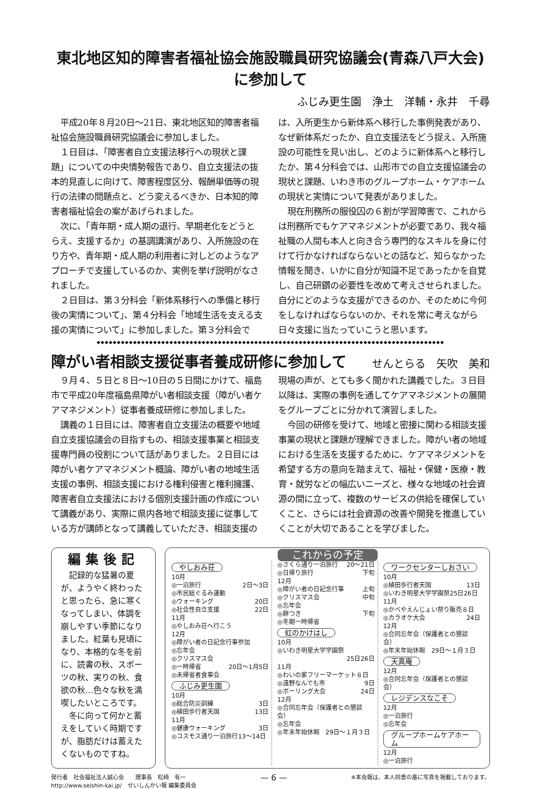東北地区知的障害者福祉協会施設職員研究協議会(青森八戸大会)に参加して
ふじみ更生園　浄土　洋輔・永井　千尋
平成20年８月20日～21日、東北地区知的障害者福祉協会施設職員研究協議会に参加しました。
１日目は、「障害者自立支援法移行への現状と課題」についての中央情勢報告であり、自立支援法の抜本的見直しに向けて、障害程度区分、報酬単価等の現行の法律の問題点と、どう変えるべきか、日本知的障害者福祉協会の案があげられました。
次に、「青年期・成人期の退行、早期老化をどうとらえ、支援するか」の基調講演があり、入所施設の在り方や、青年期・成人期の利用者に対しどのようなアプローチで支援しているのか、実例を挙げ説明がなされました。
２日目は、第３分科会「新体系移行への準備と移行後の実情について」、第４分科会「地域生活を支える支援の実情について」に参加しました。第３分科会では、入所更生から新体系へ移行した事例発表があり、なぜ新体系だったか、自立支援法をどう捉え、入所施設の可能性を見い出し、どのように新体系へと移行したか、第４分科会では、山形市での自立支援協議会の現状と課題、いわき市のグループホーム・ケアホームの現状と実情について発表がありました。
現在刑務所の服役囚の６割が学習障害で、これからは刑務所でもケアマネジメントが必要であり、我々福祉職の人間も本人と向き合う専門的なスキルを身に付けて行かなければならないとの話など、知らなかった情報を聞き、いかに自分が知識不足であったかを自覚し、自己研鑽の必要性を改めて考えさせられました。自分にどのような支援ができるのか、そのために今何をしなければならないのか、それを常に考えながら日々支援に当たっていこうと思います。
◆◆◆◆◆◆◆◆◆◆◆◆◆◆◆◆◆◆◆◆◆◆◆◆◆◆◆◆◆◆◆◆◆◆◆◆◆◆◆◆◆◆◆◆◆◆◆◆◆◆◆◆◆◆◆◆◆◆◆◆◆◆◆◆◆◆◆◆◆◆◆◆◆◆◆◆◆◆◆◆◆◆◆◆◆◆
障がい者相談支援従事者養成研修に参加して
せんとらる　矢吹　美和
９月４、５日と８日～10日の５日間にかけて、福島市で平成20年度福島県障がい者相談支援（障がい者ケアマネジメント）従事者養成研修に参加しました。
講義の１日目には、障害者自立支援法の概要や地域自立支援協議会の目指すもの、相談支援事業と相談支援専門員の役割について話がありました。２日目には障がい者ケアマネジメント概論、障がい者の地域生活支援の事例、相談支援における権利侵害と権利擁護、障害者自立支援法における個別支援計画の作成について講義があり、実際に県内各地で相談支援に従事している方が講師となって講義していただき、相談支援の現場の声が、とても多く聞かれた講義でした。３日目以降は、実際の事例を通してケアマネジメントの展開をグループごとに分かれて演習しました。
今回の研修を受けて、地域と密接に関わる相談支援事業の現状と課題が理解できました。障がい者の地域における生活を支援するために、ケアマネジメントを希望する方の意向を踏まえて、福祉・保健・医療・教育・就労などの幅広いニーズと、様々な地域の社会資源の間に立って、複数のサービスの供給を確保していくこと、さらには社会資源の改善や開発を推進していくことが大切であることを学びました。
編集後記
記録的な猛暑の夏が、ようやく終わったと思ったら、急に寒くなってしまい、体調を崩しやすい季節になりました。紅葉も見頃になり、本格的な冬を前に、読書の秋、スポーツの秋、実りの秋、食欲の秋…色々な秋を満喫したいところです。
冬に向って何かと蓄えをしていく時期ですが、脂肪だけは蓄えたくないものですね。
これからの予定
やしおみ荘
10月
◎一泊旅行 2日～3日
◎市民総ぐるみ運動
◎ウォーキング 20日
◎社会性自立支援 22日
11月
◎やしおみ荘へ行こう
12月
◎障がい者の日記念行事参加
◎忘年会
◎クリスマス会
◎一時帰省 20日～1月5日
◎未帰省者食事会
ふじみ更生園
10月
◎総合防災訓練 3日
◎植田歩行者天国 13日
11月
◎健康ウォーキング 3日
◎コスモス通り一泊旅行13～14日
◎さくら通り一泊旅行 20～21日
◎日帰り旅行 下旬
12月
◎障がい者の日記念行事 上旬
◎クリスマス会 中旬
◎忘年会
◎餅つき 下旬
◎冬期一時帰省
虹のかけはし
10月
◎いわき明星大学学園祭
25日26日
11月
◎わいの家フリーマーケット８日
◎遠野なんでも市 9日
◎ボーリング大会 24日
12月
◎合同忘年会（保護者との懇談会）
◎忘年会
◎年末年始休暇　29日～１月３日
ワークセンターしおさい
10月
◎植田歩行者天国 13日
◎いわき明星大学学園祭25日26日
11月
◎かべやえんじょい祭り販売８日
◎カラオケ大会 24日
12月
◎合同忘年会（保護者との懇談会）
◎年末年始休暇　29日～１月３日
天真庵
12月
◎合同忘年会（保護者との懇談会）
レジデンスなこそ
12月
◎一泊旅行
◎忘年会
グループホームケアホーム
12月
◎一泊旅行
発行者　社会福祉法人誠心会　　理事長　松﨑　有一
http://www.seishin-kai.jp/　せいしんかい報 編集委員会
— 6 —
※本会報は、本人同意の基に写真を掲載しております。